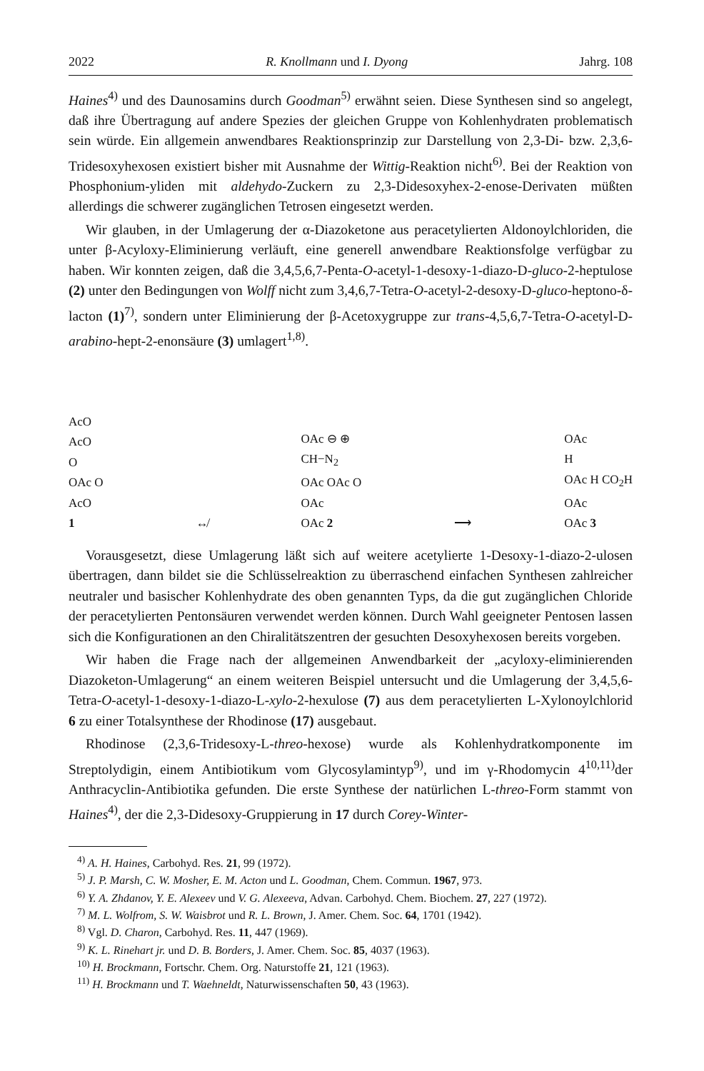2022 R. Knollmann und I. Dyong Jahrg. 108
Haines<sup>4)</sup> und des Daunosamins durch Goodman<sup>5)</sup> erwähnt seien. Diese Synthesen sind so angelegt, daß ihre Übertragung auf andere Spezies der gleichen Gruppe von Kohlenhydraten problematisch sein würde. Ein allgemein anwendbares Reaktionsprinzip zur Darstellung von 2,3-Di- bzw. 2,3,6-Tridesoxyhexosen existiert bisher mit Ausnahme der Wittig-Reaktion nicht<sup>6)</sup>. Bei der Reaktion von Phosphonium-yliden mit aldehydo-Zuckern zu 2,3-Didesoxyhex-2-enose-Derivaten müßten allerdings die schwerer zugänglichen Tetrosen eingesetzt werden.
Wir glauben, in der Umlagerung der α-Diazoketone aus peracetylierten Aldonoylchloriden, die unter β-Acyloxy-Eliminierung verläuft, eine generell anwendbare Reaktionsfolge verfügbar zu haben. Wir konnten zeigen, daß die 3,4,5,6,7-Penta-O-acetyl-1-desoxy-1-diazo-D-gluco-2-heptulose (2) unter den Bedingungen von Wolff nicht zum 3,4,6,7-Tetra-O-acetyl-2-desoxy-D-gluco-heptono-δ-lacton (1)<sup>7)</sup>, sondern unter Eliminierung der β-Acetoxygruppe zur trans-4,5,6,7-Tetra-O-acetyl-D-arabino-hept-2-enonsäure (3) umlagert<sup>1,8)</sup>.
AcO
AcO
O
OAc O
AcO
1
↮
OAc ⊖ ⊕
CH−N<sub>2</sub>
OAc OAc O
OAc
OAc 2
⟶
OAc
H
OAc H CO<sub>2</sub>H
OAc
OAc 3
Vorausgesetzt, diese Umlagerung läßt sich auf weitere acetylierte 1-Desoxy-1-diazo-2-ulosen übertragen, dann bildet sie die Schlüsselreaktion zu überraschend einfachen Synthesen zahlreicher neutraler und basischer Kohlenhydrate des oben genannten Typs, da die gut zugänglichen Chloride der peracetylierten Pentonsäuren verwendet werden können. Durch Wahl geeigneter Pentosen lassen sich die Konfigurationen an den Chiralitätszentren der gesuchten Desoxyhexosen bereits vorgeben.
Wir haben die Frage nach der allgemeinen Anwendbarkeit der „acyloxy-eliminierenden Diazoketon-Umlagerung“ an einem weiteren Beispiel untersucht und die Umlagerung der 3,4,5,6-Tetra-O-acetyl-1-desoxy-1-diazo-L-xylo-2-hexulose (7) aus dem peracetylierten L-Xylonoylchlorid 6 zu einer Totalsynthese der Rhodinose (17) ausgebaut.
Rhodinose (2,3,6-Tridesoxy-L-threo-hexose) wurde als Kohlenhydratkomponente im Streptolydigin, einem Antibiotikum vom Glycosylamintyp<sup>9)</sup>, und im γ-Rhodomycin 4<sup>10,11)</sup>der Anthracyclin-Antibiotika gefunden. Die erste Synthese der natürlichen L-threo-Form stammt von Haines<sup>4)</sup>, der die 2,3-Didesoxy-Gruppierung in 17 durch Corey-Winter-
<sup>4)</sup> A. H. Haines, Carbohyd. Res. 21, 99 (1972).
<sup>5)</sup> J. P. Marsh, C. W. Mosher, E. M. Acton und L. Goodman, Chem. Commun. 1967, 973.
<sup>6)</sup> Y. A. Zhdanov, Y. E. Alexeev und V. G. Alexeeva, Advan. Carbohyd. Chem. Biochem. 27, 227 (1972).
<sup>7)</sup> M. L. Wolfrom, S. W. Waisbrot und R. L. Brown, J. Amer. Chem. Soc. 64, 1701 (1942).
<sup>8)</sup> Vgl. D. Charon, Carbohyd. Res. 11, 447 (1969).
<sup>9)</sup> K. L. Rinehart jr. und D. B. Borders, J. Amer. Chem. Soc. 85, 4037 (1963).
<sup>10)</sup> H. Brockmann, Fortschr. Chem. Org. Naturstoffe 21, 121 (1963).
<sup>11)</sup> H. Brockmann und T. Waehneldt, Naturwissenschaften 50, 43 (1963).